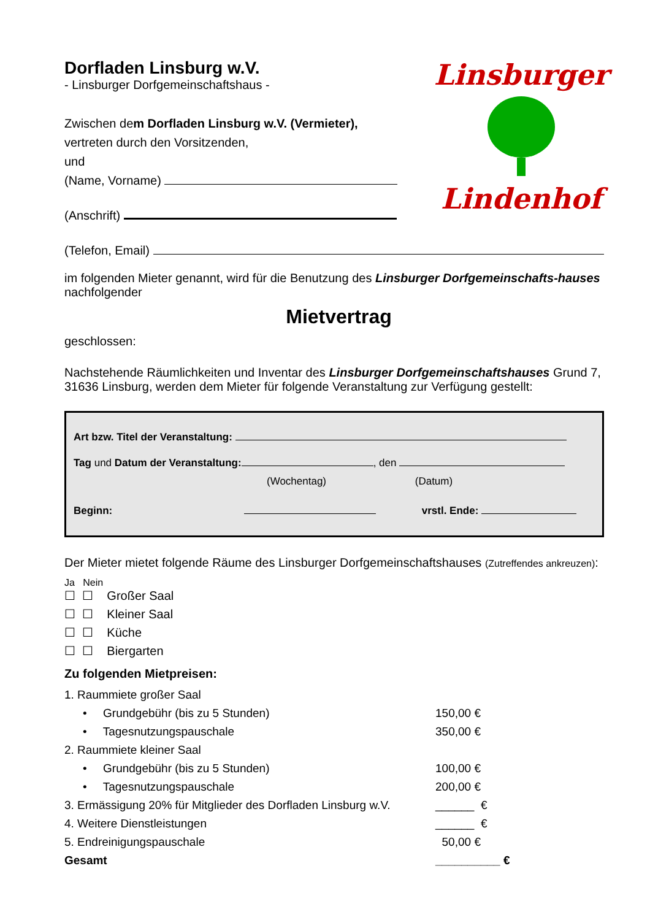Linsburger
Lindenhof
Dorfladen Linsburg w.V.
- Linsburger Dorfgemeinschaftshaus -
Zwischen dem Dorfladen Linsburg w.V. (Vermieter),
vertreten durch den Vorsitzenden,
und
(Name, Vorname)
(Anschrift)
(Telefon, Email)
im folgenden Mieter genannt, wird für die Benutzung des Linsburger Dorfgemeinschafts-hauses nachfolgender
Mietvertrag
geschlossen:
Nachstehende Räumlichkeiten und Inventar des Linsburger Dorfgemeinschaftshauses Grund 7, 31636 Linsburg, werden dem Mieter für folgende Veranstaltung zur Verfügung gestellt:
Art bzw. Titel der Veranstaltung:
Tag und Datum der Veranstaltung: , den
(Wochentag) (Datum)
Beginn: vrstl. Ende:
Der Mieter mietet folgende Räume des Linsburger Dorfgemeinschaftshauses (Zutreffendes ankreuzen):
Ja Nein
☐ ☐ Großer Saal
☐ ☐ Kleiner Saal
☐ ☐ Küche
☐ ☐ Biergarten
Zu folgenden Mietpreisen:
| 1. Raummiete großer Saal | |
| • Grundgebühr (bis zu 5 Stunden) | 150,00 € |
| • Tagesnutzungspauschale | 350,00 € |
| 2. Raummiete kleiner Saal | |
| • Grundgebühr (bis zu 5 Stunden) | 100,00 € |
| • Tagesnutzungspauschale | 200,00 € |
| 3. Ermässigung 20% für Mitglieder des Dorfladen Linsburg w.V. | ______ € |
| 4. Weitere Dienstleistungen | ______ € |
| 5. Endreinigungspauschale | 50,00 € |
| Gesamt | __________ € |